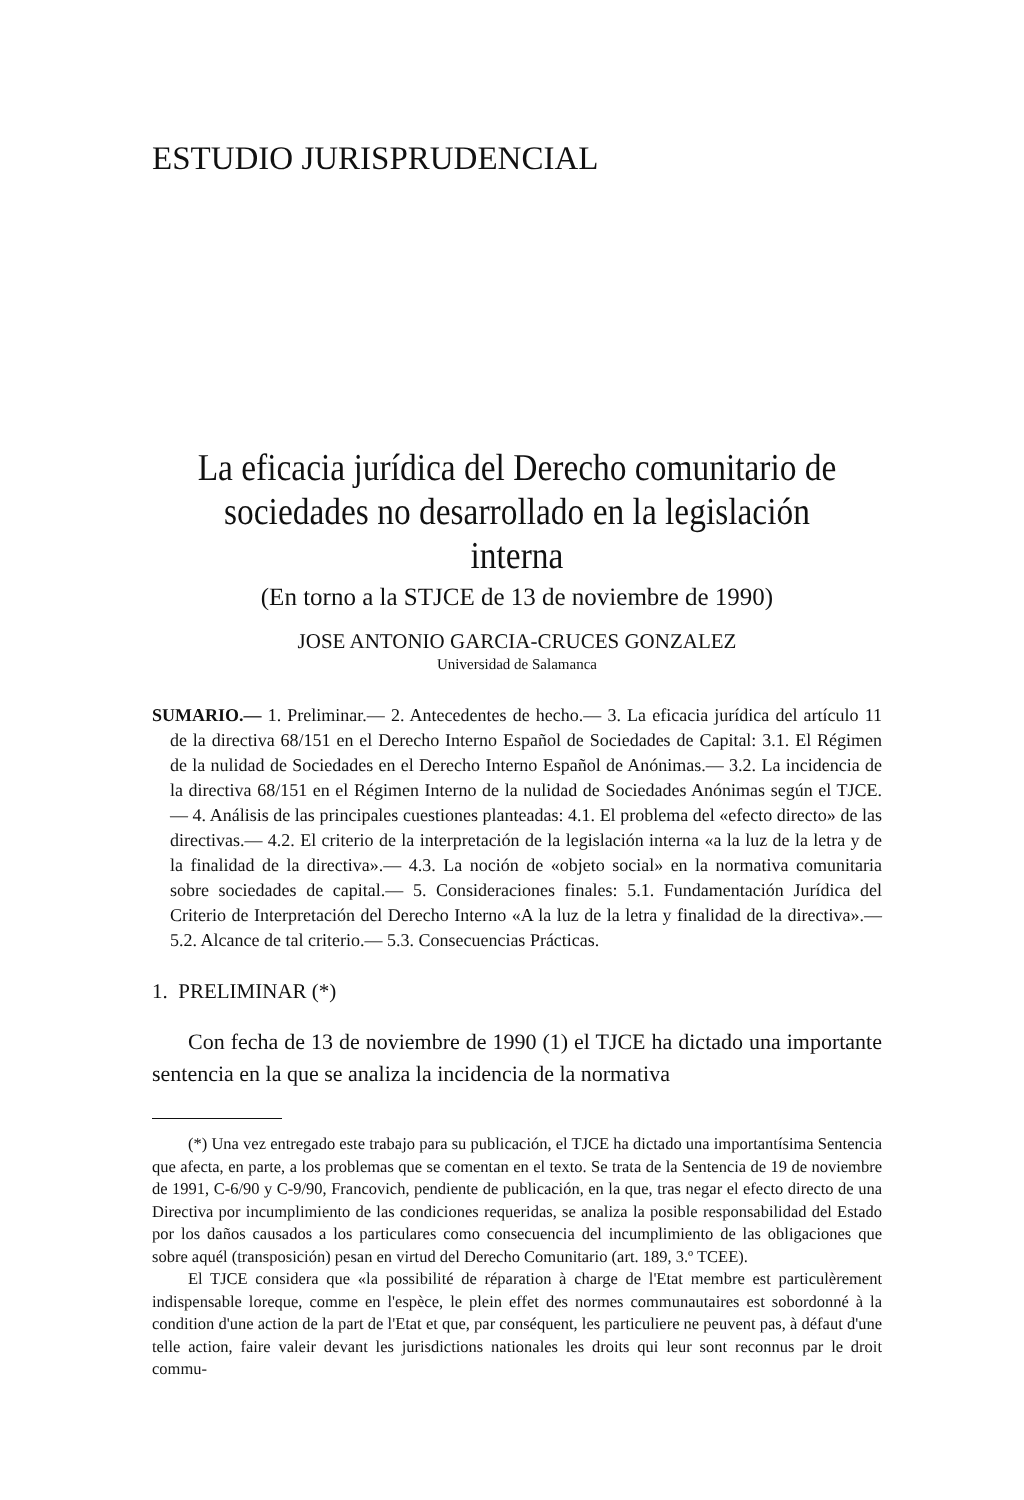ESTUDIO JURISPRUDENCIAL
La eficacia jurídica del Derecho comunitario de sociedades no desarrollado en la legislación interna
(En torno a la STJCE de 13 de noviembre de 1990)
JOSE ANTONIO GARCIA-CRUCES GONZALEZ
Universidad de Salamanca
SUMARIO.— 1. Preliminar.— 2. Antecedentes de hecho.— 3. La eficacia jurídica del artículo 11 de la directiva 68/151 en el Derecho Interno Español de Sociedades de Capital: 3.1. El Régimen de la nulidad de Sociedades en el Derecho Interno Español de Anónimas.— 3.2. La incidencia de la directiva 68/151 en el Régimen Interno de la nulidad de Sociedades Anónimas según el TJCE.— 4. Análisis de las principales cuestiones planteadas: 4.1. El problema del «efecto directo» de las directivas.— 4.2. El criterio de la interpretación de la legislación interna «a la luz de la letra y de la finalidad de la directiva».— 4.3. La noción de «objeto social» en la normativa comunitaria sobre sociedades de capital.— 5. Consideraciones finales: 5.1. Fundamentación Jurídica del Criterio de Interpretación del Derecho Interno «A la luz de la letra y finalidad de la directiva».— 5.2. Alcance de tal criterio.— 5.3. Consecuencias Prácticas.
1. PRELIMINAR (*)
Con fecha de 13 de noviembre de 1990 (1) el TJCE ha dictado una importante sentencia en la que se analiza la incidencia de la normativa
(*) Una vez entregado este trabajo para su publicación, el TJCE ha dictado una importantísima Sentencia que afecta, en parte, a los problemas que se comentan en el texto. Se trata de la Sentencia de 19 de noviembre de 1991, C-6/90 y C-9/90, Francovich, pendiente de publicación, en la que, tras negar el efecto directo de una Directiva por incumplimiento de las condiciones requeridas, se analiza la posible responsabilidad del Estado por los daños causados a los particulares como consecuencia del incumplimiento de las obligaciones que sobre aquél (transposición) pesan en virtud del Derecho Comunitario (art. 189, 3.º TCEE).
El TJCE considera que «la possibilité de réparation à charge de l'Etat membre est particulèrement indispensable loreque, comme en l'espèce, le plein effet des normes communautaires est sobordonné à la condition d'une action de la part de l'Etat et que, par conséquent, les particuliere ne peuvent pas, à défaut d'une telle action, faire valeir devant les jurisdictions nationales les droits qui leur sont reconnus par le droit commu-